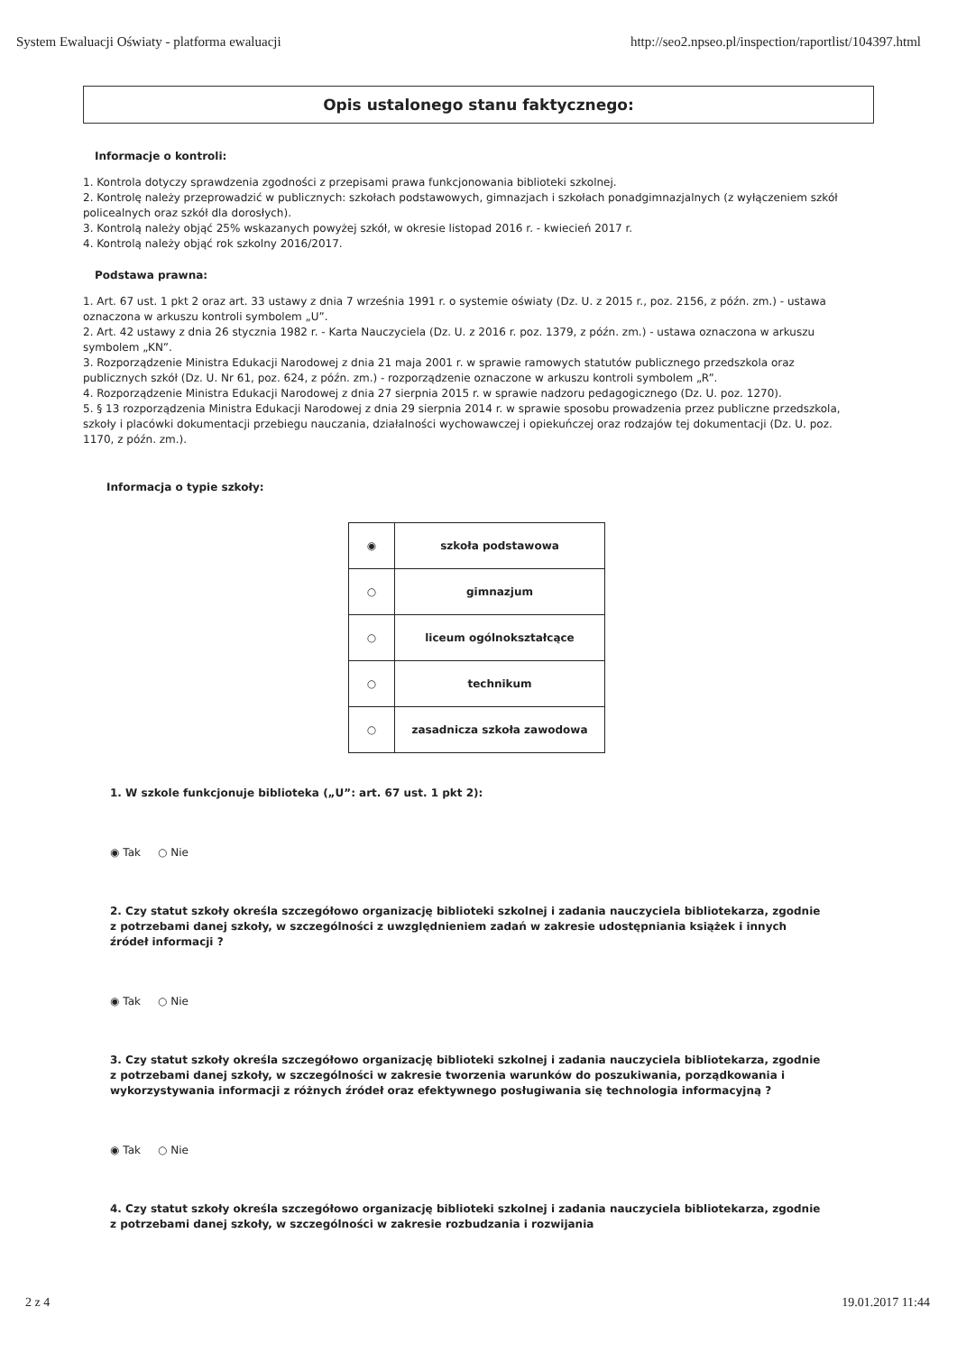System Ewaluacji Oświaty - platforma ewaluacji http://seo2.npseo.pl/inspection/raportlist/104397.html
Opis ustalonego stanu faktycznego:
Informacje o kontroli:
1. Kontrola dotyczy sprawdzenia zgodności z przepisami prawa funkcjonowania biblioteki szkolnej.
2. Kontrolę należy przeprowadzić w publicznych: szkołach podstawowych, gimnazjach i szkołach ponadgimnazjalnych (z wyłączeniem szkół policealnych oraz szkół dla dorosłych).
3. Kontrolą należy objąć 25% wskazanych powyżej szkół, w okresie listopad 2016 r. - kwiecień 2017 r.
4. Kontrolą należy objąć rok szkolny 2016/2017.
Podstawa prawna:
1. Art. 67 ust. 1 pkt 2 oraz art. 33 ustawy z dnia 7 września 1991 r. o systemie oświaty (Dz. U. z 2015 r., poz. 2156, z późn. zm.) - ustawa oznaczona w arkuszu kontroli symbolem „U”.
2. Art. 42 ustawy z dnia 26 stycznia 1982 r. - Karta Nauczyciela (Dz. U. z 2016 r. poz. 1379, z późn. zm.) - ustawa oznaczona w arkuszu symbolem „KN”.
3. Rozporządzenie Ministra Edukacji Narodowej z dnia 21 maja 2001 r. w sprawie ramowych statutów publicznego przedszkola oraz publicznych szkół (Dz. U. Nr 61, poz. 624, z późn. zm.) - rozporządzenie oznaczone w arkuszu kontroli symbolem „R”.
4. Rozporządzenie Ministra Edukacji Narodowej z dnia 27 sierpnia 2015 r. w sprawie nadzoru pedagogicznego (Dz. U. poz. 1270).
5. § 13 rozporządzenia Ministra Edukacji Narodowej z dnia 29 sierpnia 2014 r. w sprawie sposobu prowadzenia przez publiczne przedszkola, szkoły i placówki dokumentacji przebiegu nauczania, działalności wychowawczej i opiekuńczej oraz rodzajów tej dokumentacji (Dz. U. poz. 1170, z późn. zm.).
Informacja o typie szkoły:
| ◉ | szkoła podstawowa |
| ○ | gimnazjum |
| ○ | liceum ogólnokształcące |
| ○ | technikum |
| ○ | zasadnicza szkoła zawodowa |
1. W szkole funkcjonuje biblioteka („U”: art. 67 ust. 1 pkt 2):
◉ Tak ○ Nie
2. Czy statut szkoły określa szczegółowo organizację biblioteki szkolnej i zadania nauczyciela bibliotekarza, zgodnie z potrzebami danej szkoły, w szczególności z uwzględnieniem zadań w zakresie udostępniania książek i innych źródeł informacji ?
◉ Tak ○ Nie
3. Czy statut szkoły określa szczegółowo organizację biblioteki szkolnej i zadania nauczyciela bibliotekarza, zgodnie z potrzebami danej szkoły, w szczególności w zakresie tworzenia warunków do poszukiwania, porządkowania i wykorzystywania informacji z różnych źródeł oraz efektywnego posługiwania się technologia informacyjną ?
◉ Tak ○ Nie
4. Czy statut szkoły określa szczegółowo organizację biblioteki szkolnej i zadania nauczyciela bibliotekarza, zgodnie z potrzebami danej szkoły, w szczególności w zakresie rozbudzania i rozwijania
2 z 4 19.01.2017 11:44